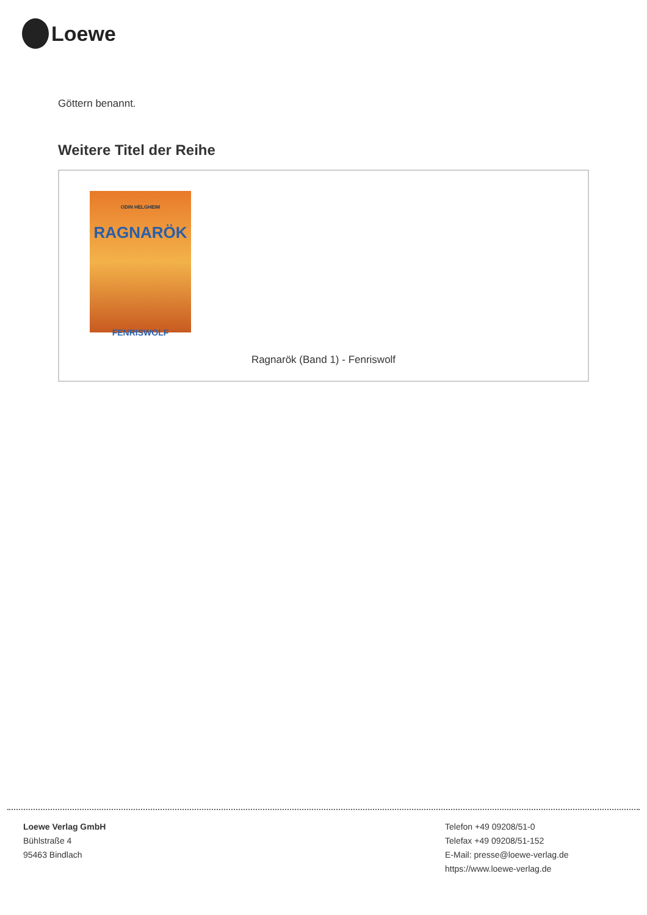Loewe
Göttern benannt.
Weitere Titel der Reihe
ODIN HELGHEIM
RAGNARÖK
FENRISWOLF
Ragnarök (Band 1) - Fenriswolf
Loewe Verlag GmbH
Bühlstraße 4
95463 Bindlach
Telefon +49 09208/51-0
Telefax +49 09208/51-152
E-Mail: presse@loewe-verlag.de
https://www.loewe-verlag.de